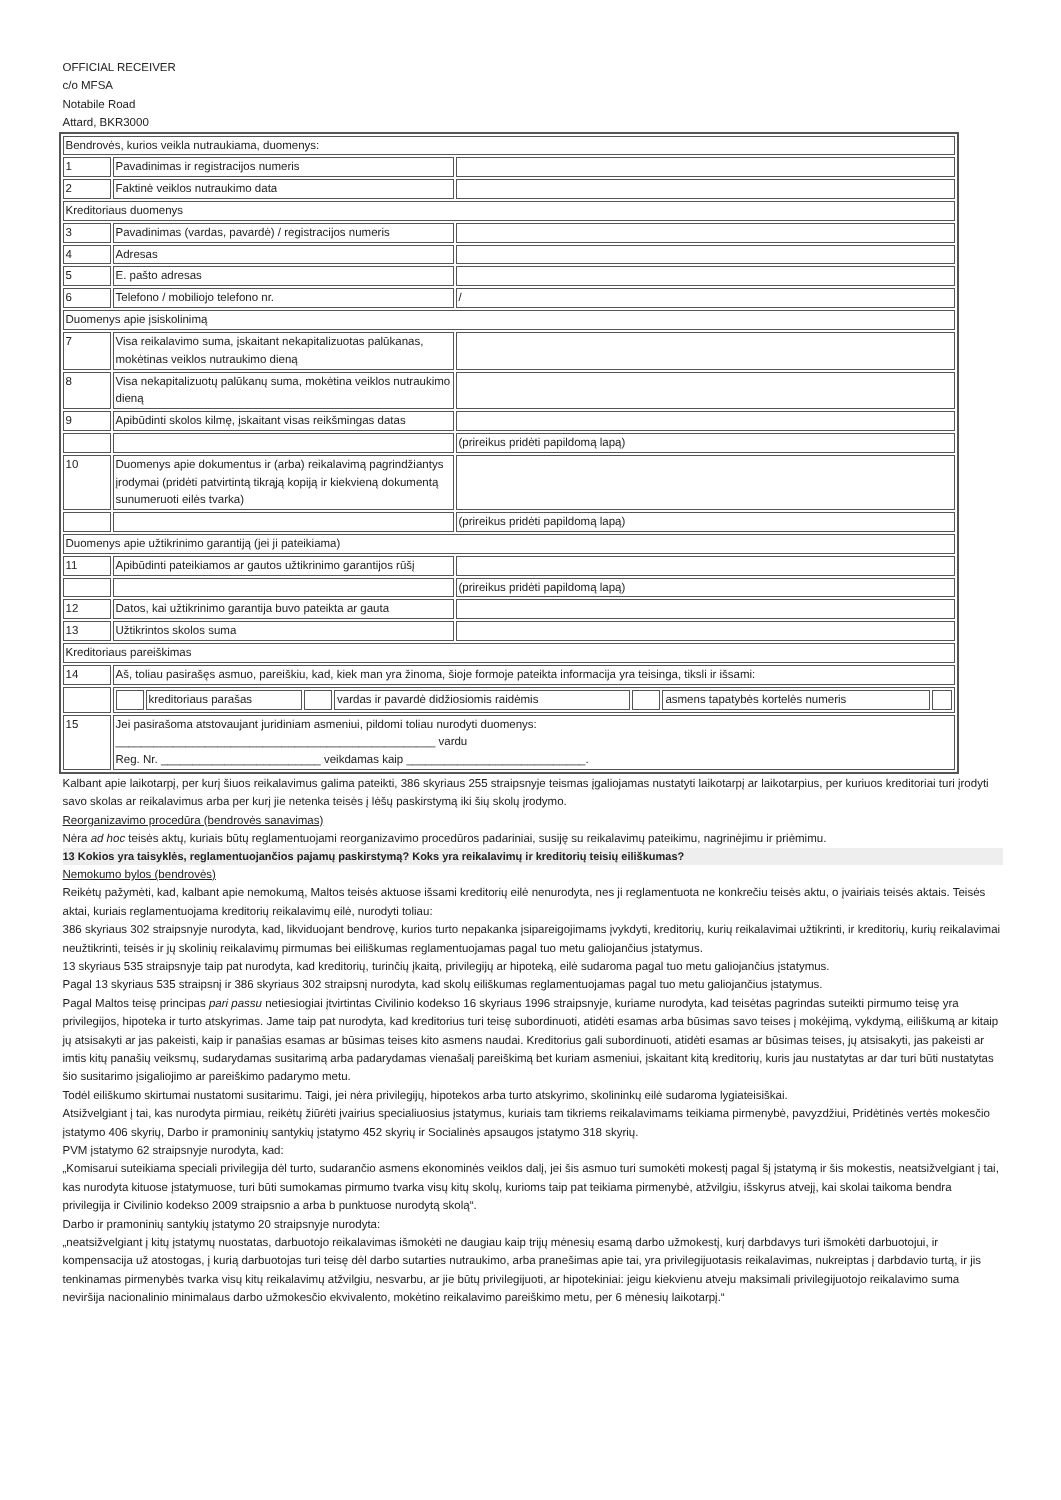OFFICIAL RECEIVER
c/o MFSA
Notabile Road
Attard, BKR3000
| Bendrovės, kurios veikla nutraukiama, duomenys: | | |
| 1 | Pavadinimas ir registracijos numeris | |
| 2 | Faktinė veiklos nutraukimo data | |
| Kreditoriaus duomenys | | |
| 3 | Pavadinimas (vardas, pavardė) / registracijos numeris | |
| 4 | Adresas | |
| 5 | E. pašto adresas | |
| 6 | Telefono / mobiliojo telefono nr. | / |
| Duomenys apie įsiskolinimą | | |
| 7 | Visa reikalavimo suma, įskaitant nekapitalizuotas palūkanas, mokėtinas veiklos nutraukimo dieną | |
| 8 | Visa nekapitalizuotų palūkanų suma, mokėtina veiklos nutraukimo dieną | |
| 9 | Apibūdinti skolos kilmę, įskaitant visas reikšmingas datas | |
| | | (prireikus pridėti papildomą lapą) |
| 10 | Duomenys apie dokumentus ir (arba) reikalavimą pagrindžiantys įrodymai (pridėti patvirtintą tikrąją kopiją ir kiekvieną dokumentą sunumeruoti eilės tvarka) | |
| | | (prireikus pridėti papildomą lapą) |
| Duomenys apie užtikrinimo garantiją (jei ji pateikiama) | | |
| 11 | Apibūdinti pateikiamos ar gautos užtikrinimo garantijos rūšį | |
| | | (prireikus pridėti papildomą lapą) |
| 12 | Datos, kai užtikrinimo garantija buvo pateikta ar gauta | |
| 13 | Užtikrintos skolos suma | |
| Kreditoriaus pareiškimas | | |
| 14 | Aš, toliau pasirašęs asmuo, pareiškiu, kad, kiek man yra žinoma, šioje formoje pateikta informacija yra teisinga, tiksli ir išsami: | |
| | / / kreditoriaus parašas / / vardas ir pavardė didžiosiomis raidėmis / / asmens tapatybės kortelės numeris / / | |
| 15 | Jei pasirašoma atstovaujant juridiniam asmeniui, pildomi toliau nurodyti duomenys: __________________________________________________ vardu Reg. Nr. _________________________ veikdamas kaip ____________________________. | |
Kalbant apie laikotarpį, per kurį šiuos reikalavimus galima pateikti, 386 skyriaus 255 straipsnyje teismas įgaliojamas nustatyti laikotarpį ar laikotarpius, per kuriuos kreditoriai turi įrodyti savo skolas ar reikalavimus arba per kurį jie netenka teisės į lėšų paskirstymą iki šių skolų įrodymo.
Reorganizavimo procedūra (bendrovės sanavimas)
Nėra ad hoc teisės aktų, kuriais būtų reglamentuojami reorganizavimo procedūros padariniai, susiję su reikalavimų pateikimu, nagrinėjimu ir priėmimu.
13 Kokios yra taisyklės, reglamentuojančios pajamų paskirstymą? Koks yra reikalavimų ir kreditorių teisių eiliškumas?
Nemokumo bylos (bendrovės)
Reikėtų pažymėti, kad, kalbant apie nemokumą, Maltos teisės aktuose išsami kreditorių eilė nenurodyta, nes ji reglamentuota ne konkrečiu teisės aktu, o įvairiais teisės aktais. Teisės aktai, kuriais reglamentuojama kreditorių reikalavimų eilė, nurodyti toliau:
386 skyriaus 302 straipsnyje nurodyta, kad, likviduojant bendrovę, kurios turto nepakanka įsipareigojimams įvykdyti, kreditorių, kurių reikalavimai užtikrinti, ir kreditorių, kurių reikalavimai neužtikrinti, teisės ir jų skolinių reikalavimų pirmumas bei eiliškumas reglamentuojamas pagal tuo metu galiojančius įstatymus.
13 skyriaus 535 straipsnyje taip pat nurodyta, kad kreditorių, turinčių įkaitą, privilegijų ar hipoteką, eilė sudaroma pagal tuo metu galiojančius įstatymus.
Pagal 13 skyriaus 535 straipsnį ir 386 skyriaus 302 straipsnį nurodyta, kad skolų eiliškumas reglamentuojamas pagal tuo metu galiojančius įstatymus.
Pagal Maltos teisę principas pari passu netiesiogiai įtvirtintas Civilinio kodekso 16 skyriaus 1996 straipsnyje, kuriame nurodyta, kad teisėtas pagrindas suteikti pirmumo teisę yra privilegijos, hipoteka ir turto atskyrimas. Jame taip pat nurodyta, kad kreditorius turi teisę subordinuoti, atidėti esamas arba būsimas savo teises į mokėjimą, vykdymą, eiliškumą ar kitaip jų atsisakyti ar jas pakeisti, kaip ir panašias esamas ar būsimas teises kito asmens naudai. Kreditorius gali subordinuoti, atidėti esamas ar būsimas teises, jų atsisakyti, jas pakeisti ar imtis kitų panašių veiksmų, sudarydamas susitarimą arba padarydamas vienašalį pareiškimą bet kuriam asmeniui, įskaitant kitą kreditorių, kuris jau nustatytas ar dar turi būti nustatytas šio susitarimo įsigaliojimo ar pareiškimo padarymo metu.
Todėl eiliškumo skirtumai nustatomi susitarimu. Taigi, jei nėra privilegijų, hipotekos arba turto atskyrimo, skolininkų eilė sudaroma lygiateisiškai.
Atsižvelgiant į tai, kas nurodyta pirmiau, reikėtų žiūrėti įvairius specialiuosius įstatymus, kuriais tam tikriems reikalavimams teikiama pirmenybė, pavyzdžiui, Pridėtinės vertės mokesčio įstatymo 406 skyrių, Darbo ir pramoninių santykių įstatymo 452 skyrių ir Socialinės apsaugos įstatymo 318 skyrių.
PVM įstatymo 62 straipsnyje nurodyta, kad:
„Komisarui suteikiama speciali privilegija dėl turto, sudarančio asmens ekonominės veiklos dalį, jei šis asmuo turi sumokėti mokestį pagal šį įstatymą ir šis mokestis, neatsižvelgiant į tai, kas nurodyta kituose įstatymuose, turi būti sumokamas pirmumo tvarka visų kitų skolų, kurioms taip pat teikiama pirmenybė, atžvilgiu, išskyrus atvejį, kai skolai taikoma bendra privilegija ir Civilinio kodekso 2009 straipsnio a arba b punktuose nurodytą skolą“.
Darbo ir pramoninių santykių įstatymo 20 straipsnyje nurodyta:
„neatsižvelgiant į kitų įstatymų nuostatas, darbuotojo reikalavimas išmokėti ne daugiau kaip trijų mėnesių esamą darbo užmokestį, kurį darbdavys turi išmokėti darbuotojui, ir kompensacija už atostogas, į kurią darbuotojas turi teisę dėl darbo sutarties nutraukimo, arba pranešimas apie tai, yra privilegijuotasis reikalavimas, nukreiptas į darbdavio turtą, ir jis tenkinamas pirmenybės tvarka visų kitų reikalavimų atžvilgiu, nesvarbu, ar jie būtų privilegijuoti, ar hipotekiniai: jeigu kiekvienu atveju maksimali privilegijuotojo reikalavimo suma neviršija nacionalinio minimalaus darbo užmokesčio ekvivalento, mokėtino reikalavimo pareiškimo metu, per 6 mėnesių laikotarpį.“